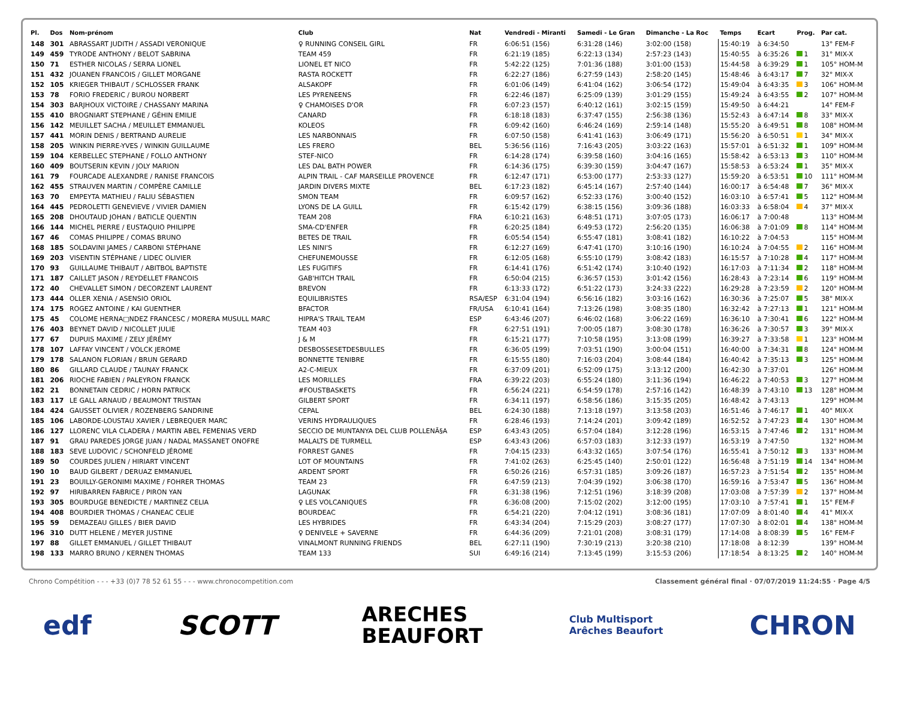| Pl. | Dos | Nom-prénom | Club | Nat | Vendredi - Miranti | Samedi - Le Gran | Dimanche - La Roc | Temps | Ecart | Prog. | Par cat. |
| --- | --- | --- | --- | --- | --- | --- | --- | --- | --- | --- | --- |
| 148 | 301 | ABRASSART JUDITH / ASSADI VERONIQUE | ♀ RUNNING CONSEIL GIRL | FR | 6:06:51 (156) | 6:31:28 (146) | 3:02:00 (158) | 15:40:19 | à 6:34:50 | | 13° FEM-F |
| 149 | 459 | TYRODE ANTHONY / BELOT SABRINA | TEAM 459 | FR | 6:21:19 (185) | 6:22:13 (134) | 2:57:23 (143) | 15:40:55 | à 6:35:26 | 1 | 31° MIX-X |
| 150 | 71 | ESTHER NICOLAS / SERRA LIONEL | LIONEL ET NICO | FR | 5:42:22 (125) | 7:01:36 (188) | 3:01:00 (153) | 15:44:58 | à 6:39:29 | 1 | 105° HOM-M |
| 151 | 432 | JOUANEN FRANCOIS / GILLET MORGANE | RASTA ROCKETT | FR | 6:22:27 (186) | 6:27:59 (143) | 2:58:20 (145) | 15:48:46 | à 6:43:17 | 7 | 32° MIX-X |
| 152 | 105 | KRIEGER THIBAUT / SCHLOSSER FRANK | ALSAKOPF | FR | 6:01:06 (149) | 6:41:04 (162) | 3:06:54 (172) | 15:49:04 | à 6:43:35 | 3 | 106° HOM-M |
| 153 | 78 | FORIO FREDERIC / BUROU NORBERT | LES PYRENEENS | FR | 6:22:46 (187) | 6:25:09 (139) | 3:01:29 (155) | 15:49:24 | à 6:43:55 | 2 | 107° HOM-M |
| 154 | 303 | BARJHOUX VICTOIRE / CHASSANY MARINA | ♀ CHAMOISES D'OR | FR | 6:07:23 (157) | 6:40:12 (161) | 3:02:15 (159) | 15:49:50 | à 6:44:21 | | 14° FEM-F |
| 155 | 410 | BROGNIART STEPHANE / GÉHIN EMILIE | CANARD | FR | 6:18:18 (183) | 6:37:47 (155) | 2:56:38 (136) | 15:52:43 | à 6:47:14 | 8 | 33° MIX-X |
| 156 | 142 | MEUILLET SACHA / MEUILLET EMMANUEL | KOLEOS | FR | 6:09:42 (160) | 6:46:24 (169) | 2:59:14 (148) | 15:55:20 | à 6:49:51 | 8 | 108° HOM-M |
| 157 | 441 | MORIN DENIS / BERTRAND AURELIE | LES NARBONNAIS | FR | 6:07:50 (158) | 6:41:41 (163) | 3:06:49 (171) | 15:56:20 | à 6:50:51 | 1 | 34° MIX-X |
| 158 | 205 | WINKIN PIERRE-YVES / WINKIN GUILLAUME | LES FRERO | BEL | 5:36:56 (116) | 7:16:43 (205) | 3:03:22 (163) | 15:57:01 | à 6:51:32 | 1 | 109° HOM-M |
| 159 | 104 | KERBELLEC STEPHANE / FOLLO ANTHONY | STEF-NICO | FR | 6:14:28 (174) | 6:39:58 (160) | 3:04:16 (165) | 15:58:42 | à 6:53:13 | 3 | 110° HOM-M |
| 160 | 409 | BOUTSERIN KEVIN / JOLY MARION | LES DAL BATH POWER | FR | 6:14:36 (175) | 6:39:30 (159) | 3:04:47 (167) | 15:58:53 | à 6:53:24 | 1 | 35° MIX-X |
| 161 | 79 | FOURCADE ALEXANDRE / RANISE FRANCOIS | ALPIN TRAIL - CAF MARSEILLE PROVENCE | FR | 6:12:47 (171) | 6:53:00 (177) | 2:53:33 (127) | 15:59:20 | à 6:53:51 | 10 | 111° HOM-M |
| 162 | 455 | STRAUVEN MARTIN / COMPÈRE CAMILLE | JARDIN DIVERS MIXTE | BEL | 6:17:23 (182) | 6:45:14 (167) | 2:57:40 (144) | 16:00:17 | à 6:54:48 | 7 | 36° MIX-X |
| 163 | 70 | EMPEYTA MATHIEU / FALIU SÉBASTIEN | SMON TEAM | FR | 6:09:57 (162) | 6:52:33 (176) | 3:00:40 (152) | 16:03:10 | à 6:57:41 | 5 | 112° HOM-M |
| 164 | 445 | PEDROLETTI GENEVIEVE / VIVIER DAMIEN | LYONS DE LA GUILL | FR | 6:15:42 (179) | 6:38:15 (156) | 3:09:36 (188) | 16:03:33 | à 6:58:04 | 4 | 37° MIX-X |
| 165 | 208 | DHOUTAUD JOHAN / BATICLE QUENTIN | TEAM 208 | FRA | 6:10:21 (163) | 6:48:51 (171) | 3:07:05 (173) | 16:06:17 | à 7:00:48 | | 113° HOM-M |
| 166 | 144 | MICHEL PIERRE / EUSTAQUIO PHILIPPE | SMA-CD'ENFER | FR | 6:20:25 (184) | 6:49:53 (172) | 2:56:20 (135) | 16:06:38 | à 7:01:09 | 8 | 114° HOM-M |
| 167 | 46 | COMAS PHILIPPE / COMAS BRUNO | BETES DE TRAIL | FR | 6:05:54 (154) | 6:55:47 (181) | 3:08:41 (182) | 16:10:22 | à 7:04:53 | | 115° HOM-M |
| 168 | 185 | SOLDAVINI JAMES / CARBONI STÉPHANE | LES NINI'S | FR | 6:12:27 (169) | 6:47:41 (170) | 3:10:16 (190) | 16:10:24 | à 7:04:55 | 2 | 116° HOM-M |
| 169 | 203 | VISENTIN STÉPHANE / LIDEC OLIVIER | CHEFUNEMOUSSE | FR | 6:12:05 (168) | 6:55:10 (179) | 3:08:42 (183) | 16:15:57 | à 7:10:28 | 4 | 117° HOM-M |
| 170 | 93 | GUILLAUME THIBAUT / ABITBOL BAPTISTE | LES FUGITIFS | FR | 6:14:41 (176) | 6:51:42 (174) | 3:10:40 (192) | 16:17:03 | à 7:11:34 | 2 | 118° HOM-M |
| 171 | 187 | CAILLET JASON / REYDELLET FRANCOIS | GAB'HITCH TRAIL | FR | 6:50:04 (215) | 6:36:57 (153) | 3:01:42 (156) | 16:28:43 | à 7:23:14 | 6 | 119° HOM-M |
| 172 | 40 | CHEVALLET SIMON / DECORZENT LAURENT | BREVON | FR | 6:13:33 (172) | 6:51:22 (173) | 3:24:33 (222) | 16:29:28 | à 7:23:59 | 2 | 120° HOM-M |
| 173 | 444 | OLLER XENIA / ASENSIO ORIOL | EQUILIBRISTES | RSA/ESP | 6:31:04 (194) | 6:56:16 (182) | 3:03:16 (162) | 16:30:36 | à 7:25:07 | 5 | 38° MIX-X |
| 174 | 175 | ROGEZ ANTOINE / KAI GUENTHER | BFACTOR | FR/USA | 6:10:41 (164) | 7:13:26 (198) | 3:08:35 (180) | 16:32:42 | à 7:27:13 | 1 | 121° HOM-M |
| 175 | 45 | COLOME HERNA□NDEZ FRANCESC / MORERA MUSULL MARC | HIPRA'S TRAIL TEAM | ESP | 6:43:46 (207) | 6:46:02 (168) | 3:06:22 (169) | 16:36:10 | à 7:30:41 | 6 | 122° HOM-M |
| 176 | 403 | BEYNET DAVID / NICOLLET JULIE | TEAM 403 | FR | 6:27:51 (191) | 7:00:05 (187) | 3:08:30 (178) | 16:36:26 | à 7:30:57 | 3 | 39° MIX-X |
| 177 | 67 | DUPUIS MAXIME / ZELY JÉRÉMY | J & M | FR | 6:15:21 (177) | 7:10:58 (195) | 3:13:08 (199) | 16:39:27 | à 7:33:58 | 1 | 123° HOM-M |
| 178 | 107 | LAFFAY VINCENT / VOLCK JEROME | DESBOSSESETDESBULLES | FR | 6:36:05 (199) | 7:03:51 (190) | 3:00:04 (151) | 16:40:00 | à 7:34:31 | 8 | 124° HOM-M |
| 179 | 178 | SALANON FLORIAN / BRUN GERARD | BONNETTE TENIBRE | FR | 6:15:55 (180) | 7:16:03 (204) | 3:08:44 (184) | 16:40:42 | à 7:35:13 | 3 | 125° HOM-M |
| 180 | 86 | GILLARD CLAUDE / TAUNAY FRANCK | A2-C-MIEUX | FR | 6:37:09 (201) | 6:52:09 (175) | 3:13:12 (200) | 16:42:30 | à 7:37:01 | | 126° HOM-M |
| 181 | 206 | RIOCHE FABIEN / PALEYRON FRANCK | LES MORILLES | FRA | 6:39:22 (203) | 6:55:24 (180) | 3:11:36 (194) | 16:46:22 | à 7:40:53 | 3 | 127° HOM-M |
| 182 | 21 | BONNETAIN CEDRIC / HORN PATRICK | #FOUSTBASKETS | FR | 6:56:24 (221) | 6:54:59 (178) | 2:57:16 (142) | 16:48:39 | à 7:43:10 | 13 | 128° HOM-M |
| 183 | 117 | LE GALL ARNAUD / BEAUMONT TRISTAN | GILBERT SPORT | FR | 6:34:11 (197) | 6:58:56 (186) | 3:15:35 (205) | 16:48:42 | à 7:43:13 | | 129° HOM-M |
| 184 | 424 | GAUSSET OLIVIER / ROZENBERG SANDRINE | CEPAL | BEL | 6:24:30 (188) | 7:13:18 (197) | 3:13:58 (203) | 16:51:46 | à 7:46:17 | 1 | 40° MIX-X |
| 185 | 106 | LABORDE-LOUSTAU XAVIER / LEBREQUER MARC | VERINS HYDRAULIQUES | FR | 6:28:46 (193) | 7:14:24 (201) | 3:09:42 (189) | 16:52:52 | à 7:47:23 | 4 | 130° HOM-M |
| 186 | 127 | LLORENC VILA CLADERA / MARTIN ABEL FEMENIAS VERD | SECCIO DE MUNTANYA DEL CLUB POLLENÃ§A | ESP | 6:43:43 (205) | 6:57:04 (184) | 3:12:28 (196) | 16:53:15 | à 7:47:46 | 2 | 131° HOM-M |
| 187 | 91 | GRAU PAREDES JORGE JUAN / NADAL MASSANET ONOFRE | MALALTS DE TURMELL | ESP | 6:43:43 (206) | 6:57:03 (183) | 3:12:33 (197) | 16:53:19 | à 7:47:50 | | 132° HOM-M |
| 188 | 183 | SEVE LUDOVIC / SCHONFELD JÉROME | FORREST GANES | FR | 7:04:15 (233) | 6:43:32 (165) | 3:07:54 (176) | 16:55:41 | à 7:50:12 | 3 | 133° HOM-M |
| 189 | 50 | COURDES JULIEN / HIRIART VINCENT | LOT OF MOUNTAINS | FR | 7:41:02 (263) | 6:25:45 (140) | 2:50:01 (122) | 16:56:48 | à 7:51:19 | 14 | 134° HOM-M |
| 190 | 10 | BAUD GILBERT / DERUAZ EMMANUEL | ARDENT SPORT | FR | 6:50:26 (216) | 6:57:31 (185) | 3:09:26 (187) | 16:57:23 | à 7:51:54 | 2 | 135° HOM-M |
| 191 | 23 | BOUILLY-GERONIMI MAXIME / FOHRER THOMAS | TEAM 23 | FR | 6:47:59 (213) | 7:04:39 (192) | 3:06:38 (170) | 16:59:16 | à 7:53:47 | 5 | 136° HOM-M |
| 192 | 97 | HIRIBARREN FABRICE / PIRON YAN | LAGUNAK | FR | 6:31:38 (196) | 7:12:51 (196) | 3:18:39 (208) | 17:03:08 | à 7:57:39 | 2 | 137° HOM-M |
| 193 | 305 | BOURDUGE BENEDICTE / MARTINEZ CELIA | ♀ LES VOLCANIQUES | FR | 6:36:08 (200) | 7:15:02 (202) | 3:12:00 (195) | 17:03:10 | à 7:57:41 | 1 | 15° FEM-F |
| 194 | 408 | BOURDIER THOMAS / CHANEAC CELIE | BOURDEAC | FR | 6:54:21 (220) | 7:04:12 (191) | 3:08:36 (181) | 17:07:09 | à 8:01:40 | 4 | 41° MIX-X |
| 195 | 59 | DEMAZEAU GILLES / BIER DAVID | LES HYBRIDES | FR | 6:43:34 (204) | 7:15:29 (203) | 3:08:27 (177) | 17:07:30 | à 8:02:01 | 4 | 138° HOM-M |
| 196 | 310 | DUTT HELENE / MEYER JUSTINE | ♀ DENIVELE + SAVERNE | FR | 6:44:36 (209) | 7:21:01 (208) | 3:08:31 (179) | 17:14:08 | à 8:08:39 | 5 | 16° FEM-F |
| 197 | 88 | GILLET EMMANUEL / GILLET THIBAUT | VINALMONT RUNNING FRIENDS | BEL | 6:27:11 (190) | 7:30:19 (213) | 3:20:38 (210) | 17:18:08 | à 8:12:39 | | 139° HOM-M |
| 198 | 133 | MARRO BRUNO / KERNEN THOMAS | TEAM 133 | SUI | 6:49:16 (214) | 7:13:45 (199) | 3:15:53 (206) | 17:18:54 | à 8:13:25 | 2 | 140° HOM-M |
Chrono Compétition - - - +33 (0)7 78 52 61 55 - - - www.chronocompetition.com Classement général final · 07/07/2019 11:24:55 · Page 4/5
edf SCOTT ARECHES
BEAUFORT Club Multisport
Arêches Beaufort CHRON